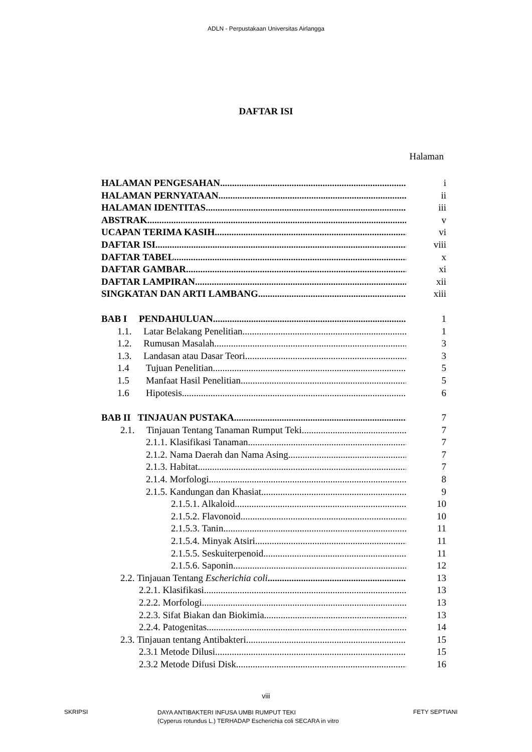ADLN - Perpustakaan Universitas Airlangga
DAFTAR ISI
Halaman
HALAMAN PENGESAHAN i
HALAMAN PERNYATAAN ii
HALAMAN IDENTITAS iii
ABSTRAK v
UCAPAN TERIMA KASIH vi
DAFTAR ISI viii
DAFTAR TABEL x
DAFTAR GAMBAR xi
DAFTAR LAMPIRAN xii
SINGKATAN DAN ARTI LAMBANG xiii
BAB I PENDAHULUAN 1
1.1. Latar Belakang Penelitian 1
1.2. Rumusan Masalah 3
1.3. Landasan atau Dasar Teori 3
1.4 Tujuan Penelitian 5
1.5 Manfaat Hasil Penelitian 5
1.6 Hipotesis 6
BAB II TINJAUAN PUSTAKA 7
2.1. Tinjauan Tentang Tanaman Rumput Teki 7
2.1.1. Klasifikasi Tanaman 7
2.1.2. Nama Daerah dan Nama Asing 7
2.1.3. Habitat 7
2.1.4. Morfologi 8
2.1.5. Kandungan dan Khasiat 9
2.1.5.1. Alkaloid 10
2.1.5.2. Flavonoid 10
2.1.5.3. Tanin 11
2.1.5.4. Minyak Atsiri 11
2.1.5.5. Seskuiterpenoid 11
2.1.5.6. Saponin 12
2.2. Tinjauan Tentang Escherichia coli 13
2.2.1. Klasifikasi 13
2.2.2. Morfologi 13
2.2.3. Sifat Biakan dan Biokimia 13
2.2.4. Patogenitas 14
2.3. Tinjauan tentang Antibakteri 15
2.3.1 Metode Dilusi 15
2.3.2 Metode Difusi Disk 16
viii
SKRIPSI
DAYA ANTIBAKTERI INFUSA UMBI RUMPUT TEKI
(Cyperus rotundus L.) TERHADAP Escherichia coli SECARA in vitro
FETY SEPTIANI